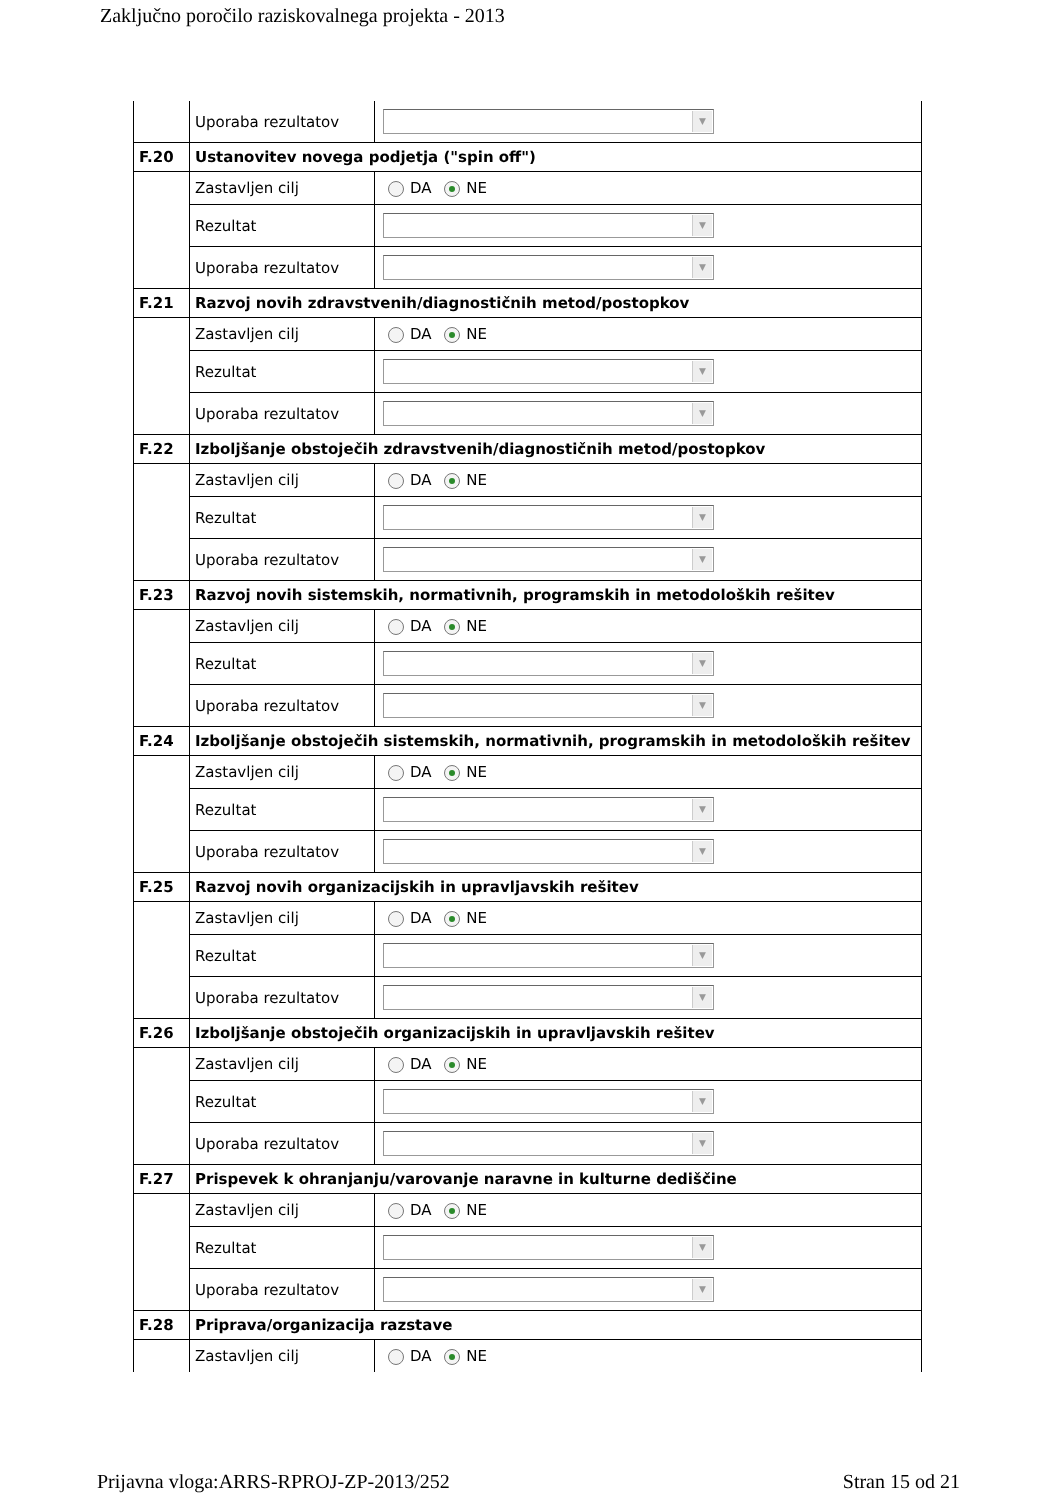Zaključno poročilo raziskovalnega projekta - 2013
| | Uporaba rezultatov | ▼ |
| F.20 | Ustanovitev novega podjetja ("spin off") | |
| | Zastavljen cilj | DA NE |
| | Rezultat | ▼ |
| | Uporaba rezultatov | ▼ |
| F.21 | Razvoj novih zdravstvenih/diagnostičnih metod/postopkov | |
| | Zastavljen cilj | DA NE |
| | Rezultat | ▼ |
| | Uporaba rezultatov | ▼ |
| F.22 | Izboljšanje obstoječih zdravstvenih/diagnostičnih metod/postopkov | |
| | Zastavljen cilj | DA NE |
| | Rezultat | ▼ |
| | Uporaba rezultatov | ▼ |
| F.23 | Razvoj novih sistemskih, normativnih, programskih in metodoloških rešitev | |
| | Zastavljen cilj | DA NE |
| | Rezultat | ▼ |
| | Uporaba rezultatov | ▼ |
| F.24 | Izboljšanje obstoječih sistemskih, normativnih, programskih in metodoloških rešitev | |
| | Zastavljen cilj | DA NE |
| | Rezultat | ▼ |
| | Uporaba rezultatov | ▼ |
| F.25 | Razvoj novih organizacijskih in upravljavskih rešitev | |
| | Zastavljen cilj | DA NE |
| | Rezultat | ▼ |
| | Uporaba rezultatov | ▼ |
| F.26 | Izboljšanje obstoječih organizacijskih in upravljavskih rešitev | |
| | Zastavljen cilj | DA NE |
| | Rezultat | ▼ |
| | Uporaba rezultatov | ▼ |
| F.27 | Prispevek k ohranjanju/varovanje naravne in kulturne dediščine | |
| | Zastavljen cilj | DA NE |
| | Rezultat | ▼ |
| | Uporaba rezultatov | ▼ |
| F.28 | Priprava/organizacija razstave | |
| | Zastavljen cilj | DA NE |
Prijavna vloga:ARRS-RPROJ-ZP-2013/252 Stran 15 od 21